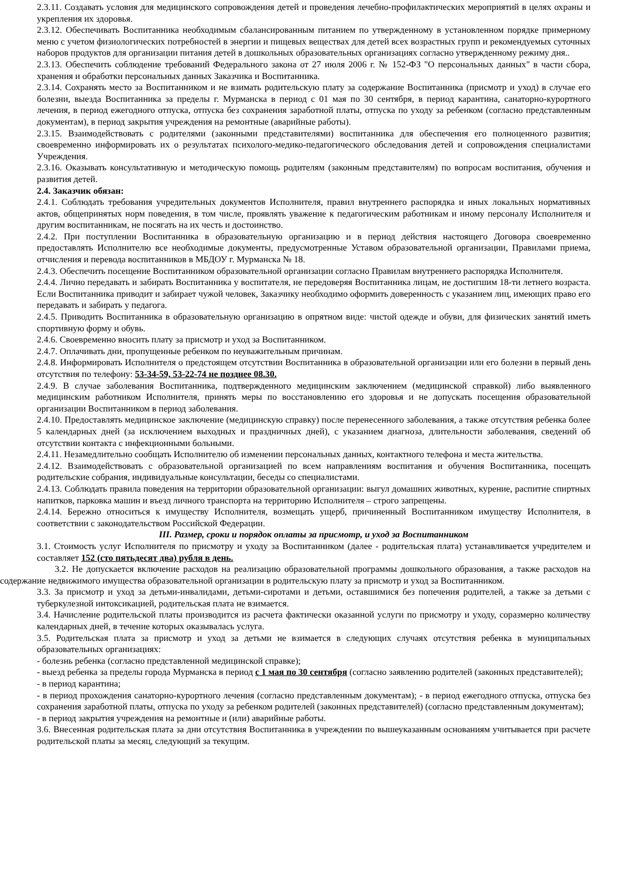2.3.11. Создавать условия для медицинского сопровождения детей и проведения лечебно-профилактических мероприятий в целях охраны и укрепления их здоровья.
2.3.12. Обеспечивать Воспитанника необходимым сбалансированным питанием по утвержденному в установленном порядке примерному меню с учетом физиологических потребностей в энергии и пищевых веществах для детей всех возрастных групп и рекомендуемых суточных наборов продуктов для организации питания детей в дошкольных образовательных организациях согласно утвержденному режиму дня..
2.3.13. Обеспечить соблюдение требований Федерального закона от 27 июля 2006 г. № 152-ФЗ "О персональных данных" в части сбора, хранения и обработки персональных данных Заказчика и Воспитанника.
2.3.14. Сохранять место за Воспитанником и не взимать родительскую плату за содержание Воспитанника (присмотр и уход) в случае его болезни, выезда Воспитанника за пределы г. Мурманска в период с 01 мая по 30 сентября, в период карантина, санаторно-курортного лечения, в период ежегодного отпуска, отпуска без сохранения заработной платы, отпуска по уходу за ребенком (согласно представленным документам), в период закрытия учреждения на ремонтные (аварийные работы).
2.3.15. Взаимодействовать с родителями (законными представителями) воспитанника для обеспечения его полноценного развития; своевременно информировать их о результатах психолого-медико-педагогического обследования детей и сопровождения специалистами Учреждения.
2.3.16. Оказывать консультативную и методическую помощь родителям (законным представителям) по вопросам воспитания, обучения и развития детей.
2.4. Заказчик обязан:
2.4.1. Соблюдать требования учредительных документов Исполнителя, правил внутреннего распорядка и иных локальных нормативных актов, общепринятых норм поведения, в том числе, проявлять уважение к педагогическим работникам и иному персоналу Исполнителя и другим воспитанникам, не посягать на их честь и достоинство.
2.4.2. При поступлении Воспитанника в образовательную организацию и в период действия настоящего Договора своевременно предоставлять Исполнителю все необходимые документы, предусмотренные Уставом образовательной организации, Правилами приема, отчисления и перевода воспитанников в МБДОУ г. Мурманска № 18.
2.4.3. Обеспечить посещение Воспитанником образовательной организации согласно Правилам внутреннего распорядка Исполнителя.
2.4.4. Лично передавать и забирать Воспитанника у воспитателя, не передоверяя Воспитанника лицам, не достигшим 18-ти летнего возраста. Если Воспитанника приводит и забирает чужой человек, Заказчику необходимо оформить доверенность с указанием лиц, имеющих право его передавать и забирать у педагога.
2.4.5. Приводить Воспитанника в образовательную организацию в опрятном виде: чистой одежде и обуви, для физических занятий иметь спортивную форму и обувь.
2.4.6. Своевременно вносить плату за присмотр и уход за Воспитанником.
2.4.7. Оплачивать дни, пропущенные ребенком по неуважительным причинам.
2.4.8. Информировать Исполнителя о предстоящем отсутствии Воспитанника в образовательной организации или его болезни в первый день отсутствия по телефону: 53-34-59, 53-22-74 не позднее 08.30.
2.4.9. В случае заболевания Воспитанника, подтвержденного медицинским заключением (медицинской справкой) либо выявленного медицинским работником Исполнителя, принять меры по восстановлению его здоровья и не допускать посещения образовательной организации Воспитанником в период заболевания.
2.4.10. Предоставлять медицинское заключение (медицинскую справку) после перенесенного заболевания, а также отсутствия ребенка более 5 календарных дней (за исключением выходных и праздничных дней), с указанием диагноза, длительности заболевания, сведений об отсутствии контакта с инфекционными больными.
2.4.11. Незамедлительно сообщать Исполнителю об изменении персональных данных, контактного телефона и места жительства.
2.4.12. Взаимодействовать с образовательной организацией по всем направлениям воспитания и обучения Воспитанника, посещать родительские собрания, индивидуальные консультации, беседы со специалистами.
2.4.13. Соблюдать правила поведения на территории образовательной организации: выгул домашних животных, курение, распитие спиртных напитков, парковка машин и въезд личного транспорта на территорию Исполнителя – строго запрещены.
2.4.14. Бережно относиться к имуществу Исполнителя, возмещать ущерб, причиненный Воспитанником имуществу Исполнителя, в соответствии с законодательством Российской Федерации.
III. Размер, сроки и порядок оплаты за присмотр, и уход за Воспитанником
3.1. Стоимость услуг Исполнителя по присмотру и уходу за Воспитанником (далее - родительская плата) устанавливается учредителем и составляет 152 (сто пятьдесят два) рубля в день.
3.2. Не допускается включение расходов на реализацию образовательной программы дошкольного образования, а также расходов на содержание недвижимого имущества образовательной организации в родительскую плату за присмотр и уход за Воспитанником.
3.3. За присмотр и уход за детьми-инвалидами, детьми-сиротами и детьми, оставшимися без попечения родителей, а также за детьми с туберкулезной интоксикацией, родительская плата не взимается.
3.4. Начисление родительской платы производится из расчета фактически оказанной услуги по присмотру и уходу, соразмерно количеству календарных дней, в течение которых оказывалась услуга.
3.5. Родительская плата за присмотр и уход за детьми не взимается в следующих случаях отсутствия ребенка в муниципальных образовательных организациях:
- болезнь ребенка (согласно представленной медицинской справке);
- выезд ребенка за пределы города Мурманска в период с 1 мая по 30 сентября (согласно заявлению родителей (законных представителей);
- в период карантина;
- в период прохождения санаторно-курортного лечения (согласно представленным документам); - в период ежегодного отпуска, отпуска без сохранения заработной платы, отпуска по уходу за ребенком родителей (законных представителей) (согласно представленным документам);
- в период закрытия учреждения на ремонтные и (или) аварийные работы.
3.6. Внесенная родительская плата за дни отсутствия Воспитанника в учреждении по вышеуказанным основаниям учитывается при расчете родительской платы за месяц, следующий за текущим.